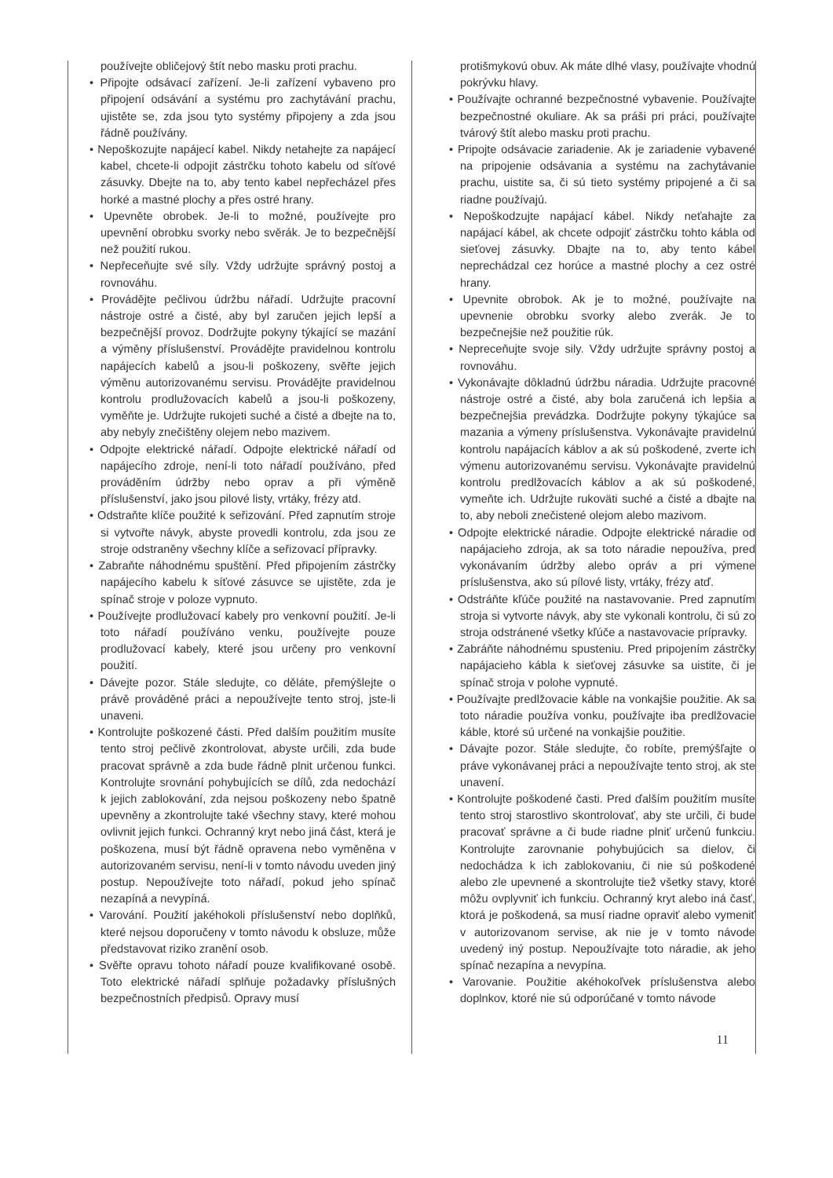používejte obličejový štít nebo masku proti prachu.
• Připojte odsávací zařízení. Je-li zařízení vybaveno pro připojení odsávání a systému pro zachytávání prachu, ujistěte se, zda jsou tyto systémy připojeny a zda jsou řádně používány.
• Nepoškozujte napájecí kabel. Nikdy netahejte za napájecí kabel, chcete-li odpojit zástrčku tohoto kabelu od síťové zásuvky. Dbejte na to, aby tento kabel nepřecházel přes horké a mastné plochy a přes ostré hrany.
• Upevněte obrobek. Je-li to možné, používejte pro upevnění obrobku svorky nebo svěrák. Je to bezpečnější než použití rukou.
• Nepřeceňujte své síly. Vždy udržujte správný postoj a rovnováhu.
• Provádějte pečlivou údržbu nářadí. Udržujte pracovní nástroje ostré a čisté, aby byl zaručen jejich lepší a bezpečnější provoz. Dodržujte pokyny týkající se mazání a výměny příslušenství. Provádějte pravidelnou kontrolu napájecích kabelů a jsou-li poškozeny, svěřte jejich výměnu autorizovanému servisu. Provádějte pravidelnou kontrolu prodlužovacích kabelů a jsou-li poškozeny, vyměňte je. Udržujte rukojeti suché a čisté a dbejte na to, aby nebyly znečištěny olejem nebo mazivem.
• Odpojte elektrické nářadí. Odpojte elektrické nářadí od napájecího zdroje, není-li toto nářadí používáno, před prováděním údržby nebo oprav a při výměně příslušenství, jako jsou pilové listy, vrtáky, frézy atd.
• Odstraňte klíče použité k seřizování. Před zapnutím stroje si vytvořte návyk, abyste provedli kontrolu, zda jsou ze stroje odstraněny všechny klíče a seřizovací přípravky.
• Zabraňte náhodnému spuštění. Před připojením zástrčky napájecího kabelu k síťové zásuvce se ujistěte, zda je spínač stroje v poloze vypnuto.
• Používejte prodlužovací kabely pro venkovní použití. Je-li toto nářadí používáno venku, používejte pouze prodlužovací kabely, které jsou určeny pro venkovní použití.
• Dávejte pozor. Stále sledujte, co děláte, přemýšlejte o právě prováděné práci a nepoužívejte tento stroj, jste-li unaveni.
• Kontrolujte poškozené části. Před dalším použitím musíte tento stroj pečlivě zkontrolovat, abyste určili, zda bude pracovat správně a zda bude řádně plnit určenou funkci. Kontrolujte srovnání pohybujících se dílů, zda nedochází k jejich zablokování, zda nejsou poškozeny nebo špatně upevněny a zkontrolujte také všechny stavy, které mohou ovlivnit jejich funkci. Ochranný kryt nebo jiná část, která je poškozena, musí být řádně opravena nebo vyměněna v autorizovaném servisu, není-li v tomto návodu uveden jiný postup. Nepoužívejte toto nářadí, pokud jeho spínač nezapíná a nevypíná.
• Varování. Použití jakéhokoli příslušenství nebo doplňků, které nejsou doporučeny v tomto návodu k obsluze, může představovat riziko zranění osob.
• Svěřte opravu tohoto nářadí pouze kvalifikované osobě. Toto elektrické nářadí splňuje požadavky příslušných bezpečnostních předpisů. Opravy musí
protišmykovú obuv. Ak máte dlhé vlasy, používajte vhodnú pokrývku hlavy.
• Používajte ochranné bezpečnostné vybavenie. Používajte bezpečnostné okuliare. Ak sa práši pri práci, používajte tvárový štít alebo masku proti prachu.
• Pripojte odsávacie zariadenie. Ak je zariadenie vybavené na pripojenie odsávania a systému na zachytávanie prachu, uistite sa, či sú tieto systémy pripojené a či sa riadne používajú.
• Nepoškodzujte napájací kábel. Nikdy neťahajte za napájací kábel, ak chcete odpojiť zástrčku tohto kábla od sieťovej zásuvky. Dbajte na to, aby tento kábel neprechádzal cez horúce a mastné plochy a cez ostré hrany.
• Upevnite obrobok. Ak je to možné, používajte na upevnenie obrobku svorky alebo zverák. Je to bezpečnejšie než použitie rúk.
• Nepreceňujte svoje sily. Vždy udržujte správny postoj a rovnováhu.
• Vykonávajte dôkladnú údržbu náradia. Udržujte pracovné nástroje ostré a čisté, aby bola zaručená ich lepšia a bezpečnejšia prevádzka. Dodržujte pokyny týkajúce sa mazania a výmeny príslušenstva. Vykonávajte pravidelnú kontrolu napájacích káblov a ak sú poškodené, zverte ich výmenu autorizovanému servisu. Vykonávajte pravidelnú kontrolu predlžovacích káblov a ak sú poškodené, vymeňte ich. Udržujte rukoväti suché a čisté a dbajte na to, aby neboli znečistené olejom alebo mazivom.
• Odpojte elektrické náradie. Odpojte elektrické náradie od napájacieho zdroja, ak sa toto náradie nepoužíva, pred vykonávaním údržby alebo opráv a pri výmene príslušenstva, ako sú pílové listy, vrtáky, frézy atď.
• Odstráňte kľúče použité na nastavovanie. Pred zapnutím stroja si vytvorte návyk, aby ste vykonali kontrolu, či sú zo stroja odstránené všetky kľúče a nastavovacie prípravky.
• Zabráňte náhodnému spusteniu. Pred pripojením zástrčky napájacieho kábla k sieťovej zásuvke sa uistite, či je spínač stroja v polohe vypnuté.
• Používajte predlžovacie káble na vonkajšie použitie. Ak sa toto náradie používa vonku, používajte iba predlžovacie káble, ktoré sú určené na vonkajšie použitie.
• Dávajte pozor. Stále sledujte, čo robíte, premýšľajte o práve vykonávanej práci a nepoužívajte tento stroj, ak ste unavení.
• Kontrolujte poškodené časti. Pred ďalším použitím musíte tento stroj starostlivo skontrolovať, aby ste určili, či bude pracovať správne a či bude riadne plniť určenú funkciu. Kontrolujte zarovnanie pohybujúcich sa dielov, či nedochádza k ich zablokovaniu, či nie sú poškodené alebo zle upevnené a skontrolujte tiež všetky stavy, ktoré môžu ovplyvniť ich funkciu. Ochranný kryt alebo iná časť, ktorá je poškodená, sa musí riadne opraviť alebo vymeniť v autorizovanom servise, ak nie je v tomto návode uvedený iný postup. Nepoužívajte toto náradie, ak jeho spínač nezapína a nevypína.
• Varovanie. Použitie akéhokoľvek príslušenstva alebo doplnkov, ktoré nie sú odporúčané v tomto návode
11